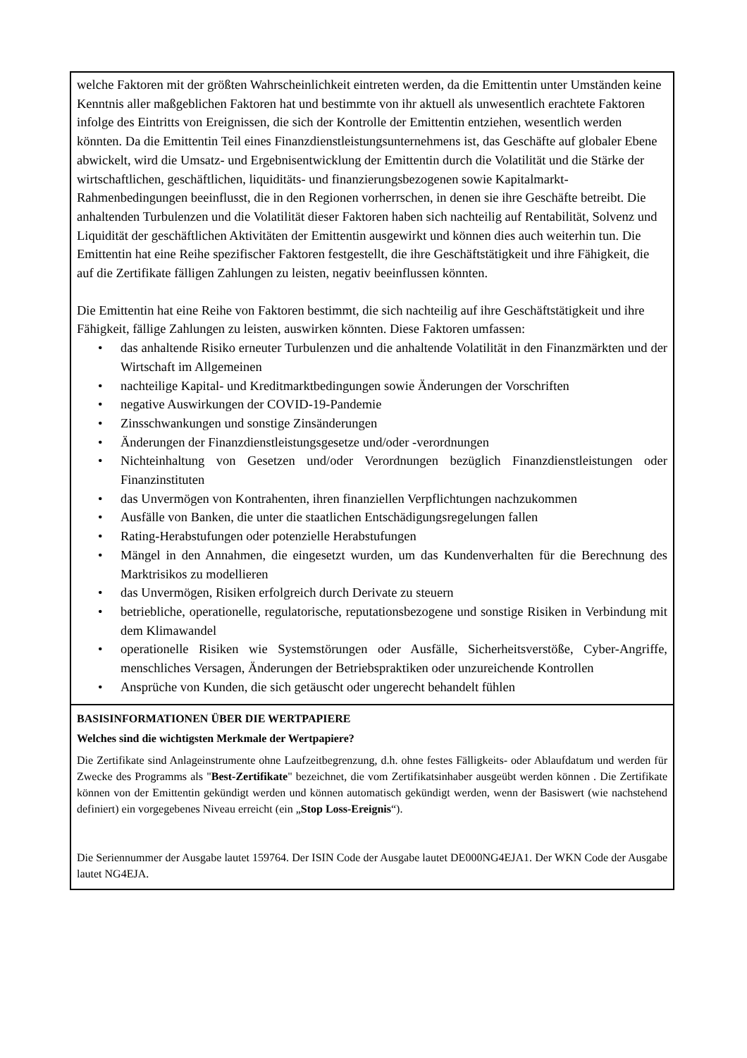welche Faktoren mit der größten Wahrscheinlichkeit eintreten werden, da die Emittentin unter Umständen keine Kenntnis aller maßgeblichen Faktoren hat und bestimmte von ihr aktuell als unwesentlich erachtete Faktoren infolge des Eintritts von Ereignissen, die sich der Kontrolle der Emittentin entziehen, wesentlich werden könnten. Da die Emittentin Teil eines Finanzdienstleistungsunternehmens ist, das Geschäfte auf globaler Ebene abwickelt, wird die Umsatz- und Ergebnisentwicklung der Emittentin durch die Volatilität und die Stärke der wirtschaftlichen, geschäftlichen, liquiditäts- und finanzierungsbezogenen sowie Kapitalmarkt-Rahmenbedingungen beeinflusst, die in den Regionen vorherrschen, in denen sie ihre Geschäfte betreibt. Die anhaltenden Turbulenzen und die Volatilität dieser Faktoren haben sich nachteilig auf Rentabilität, Solvenz und Liquidität der geschäftlichen Aktivitäten der Emittentin ausgewirkt und können dies auch weiterhin tun. Die Emittentin hat eine Reihe spezifischer Faktoren festgestellt, die ihre Geschäftstätigkeit und ihre Fähigkeit, die auf die Zertifikate fälligen Zahlungen zu leisten, negativ beeinflussen könnten.
Die Emittentin hat eine Reihe von Faktoren bestimmt, die sich nachteilig auf ihre Geschäftstätigkeit und ihre Fähigkeit, fällige Zahlungen zu leisten, auswirken könnten. Diese Faktoren umfassen:
• das anhaltende Risiko erneuter Turbulenzen und die anhaltende Volatilität in den Finanzmärkten und der Wirtschaft im Allgemeinen
• nachteilige Kapital- und Kreditmarktbedingungen sowie Änderungen der Vorschriften
• negative Auswirkungen der COVID-19-Pandemie
• Zinsschwankungen und sonstige Zinsänderungen
• Änderungen der Finanzdienstleistungsgesetze und/oder -verordnungen
• Nichteinhaltung von Gesetzen und/oder Verordnungen bezüglich Finanzdienstleistungen oder Finanzinstituten
• das Unvermögen von Kontrahenten, ihren finanziellen Verpflichtungen nachzukommen
• Ausfälle von Banken, die unter die staatlichen Entschädigungsregelungen fallen
• Rating-Herabstufungen oder potenzielle Herabstufungen
• Mängel in den Annahmen, die eingesetzt wurden, um das Kundenverhalten für die Berechnung des Marktrisikos zu modellieren
• das Unvermögen, Risiken erfolgreich durch Derivate zu steuern
• betriebliche, operationelle, regulatorische, reputationsbezogene und sonstige Risiken in Verbindung mit dem Klimawandel
• operationelle Risiken wie Systemstörungen oder Ausfälle, Sicherheitsverstöße, Cyber-Angriffe, menschliches Versagen, Änderungen der Betriebspraktiken oder unzureichende Kontrollen
• Ansprüche von Kunden, die sich getäuscht oder ungerecht behandelt fühlen
BASISINFORMATIONEN ÜBER DIE WERTPAPIERE
Welches sind die wichtigsten Merkmale der Wertpapiere?
Die Zertifikate sind Anlageinstrumente ohne Laufzeitbegrenzung, d.h. ohne festes Fälligkeits- oder Ablaufdatum und werden für Zwecke des Programms als "Best-Zertifikate" bezeichnet, die vom Zertifikatsinhaber ausgeübt werden können . Die Zertifikate können von der Emittentin gekündigt werden und können automatisch gekündigt werden, wenn der Basiswert (wie nachstehend definiert) ein vorgegebenes Niveau erreicht (ein „Stop Loss-Ereignis“).
Die Seriennummer der Ausgabe lautet 159764. Der ISIN Code der Ausgabe lautet DE000NG4EJA1. Der WKN Code der Ausgabe lautet NG4EJA.